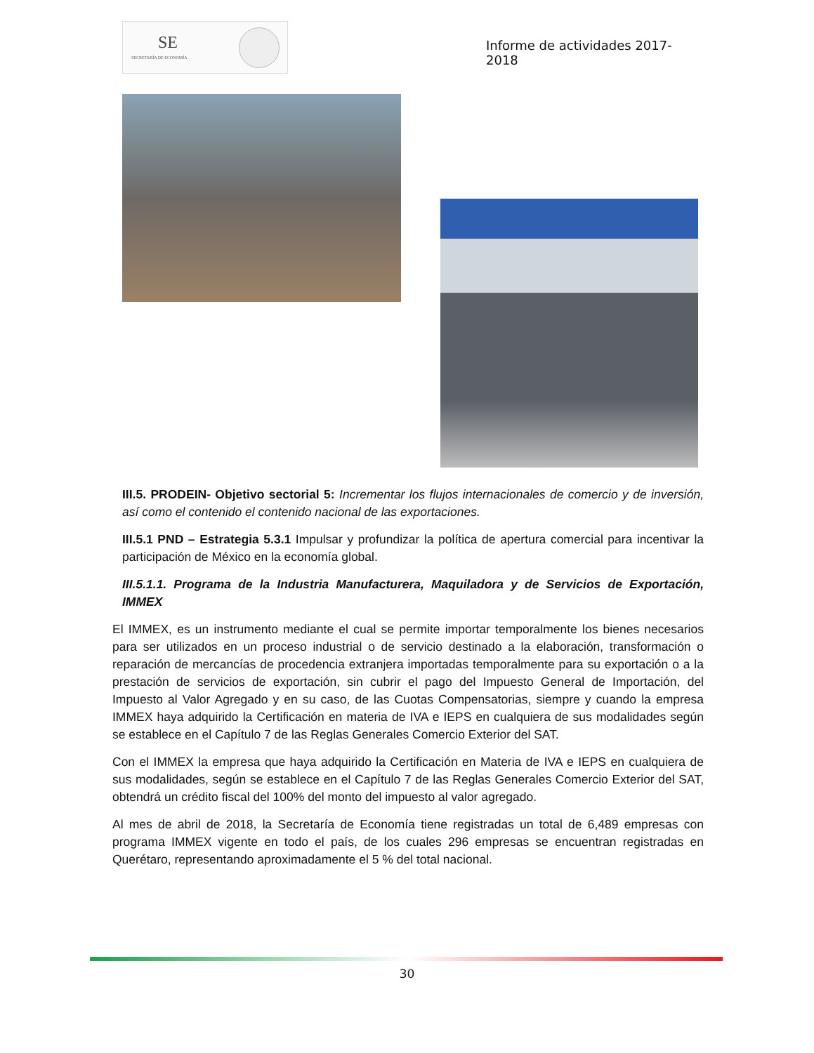SE
SECRETARÍA DE ECONOMÍA
Informe de actividades 2017-2018
III.5. PRODEIN- Objetivo sectorial 5: Incrementar los flujos internacionales de comercio y de inversión, así como el contenido el contenido nacional de las exportaciones.
III.5.1 PND – Estrategia 5.3.1 Impulsar y profundizar la política de apertura comercial para incentivar la participación de México en la economía global.
III.5.1.1. Programa de la Industria Manufacturera, Maquiladora y de Servicios de Exportación, IMMEX
El IMMEX, es un instrumento mediante el cual se permite importar temporalmente los bienes necesarios para ser utilizados en un proceso industrial o de servicio destinado a la elaboración, transformación o reparación de mercancías de procedencia extranjera importadas temporalmente para su exportación o a la prestación de servicios de exportación, sin cubrir el pago del Impuesto General de Importación, del Impuesto al Valor Agregado y en su caso, de las Cuotas Compensatorias, siempre y cuando la empresa IMMEX haya adquirido la Certificación en materia de IVA e IEPS en cualquiera de sus modalidades según se establece en el Capítulo 7 de las Reglas Generales Comercio Exterior del SAT.
Con el IMMEX la empresa que haya adquirido la Certificación en Materia de IVA e IEPS en cualquiera de sus modalidades, según se establece en el Capítulo 7 de las Reglas Generales Comercio Exterior del SAT, obtendrá un crédito fiscal del 100% del monto del impuesto al valor agregado.
Al mes de abril de 2018, la Secretaría de Economía tiene registradas un total de 6,489 empresas con programa IMMEX vigente en todo el país, de los cuales 296 empresas se encuentran registradas en Querétaro, representando aproximadamente el 5 % del total nacional.
30